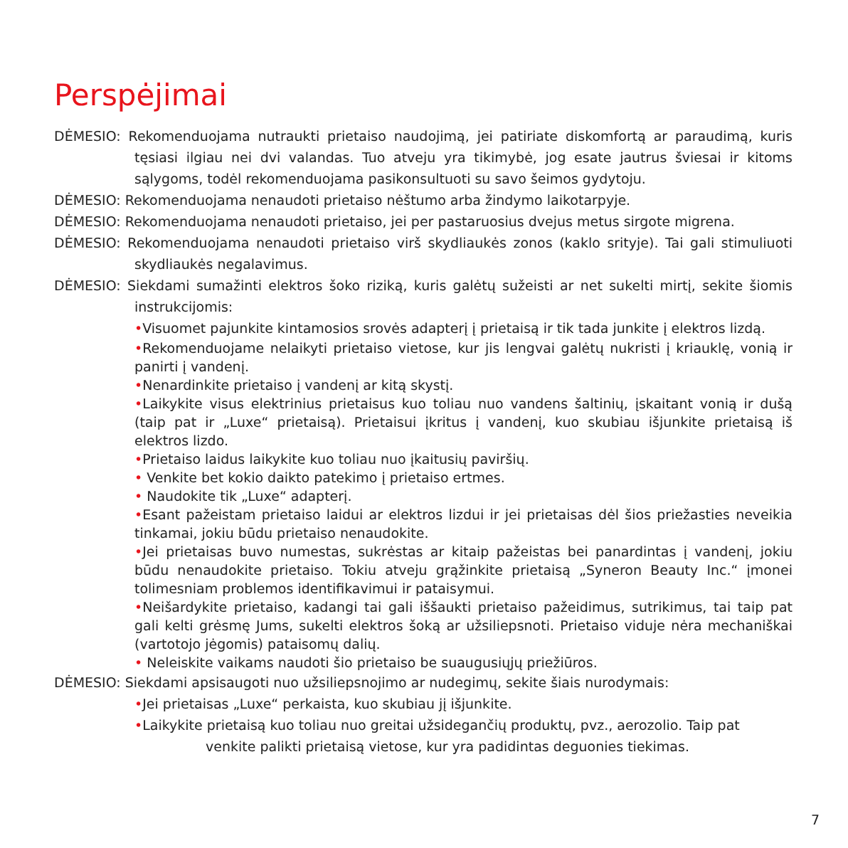Perspėjimai
DĖMESIO: Rekomenduojama nutraukti prietaiso naudojimą, jei patiriate diskomfortą ar paraudimą, kuris tęsiasi ilgiau nei dvi valandas. Tuo atveju yra tikimybė, jog esate jautrus šviesai ir kitoms sąlygoms, todėl rekomenduojama pasikonsultuoti su savo šeimos gydytoju.
DĖMESIO: Rekomenduojama nenaudoti prietaiso nėštumo arba žindymo laikotarpyje.
DĖMESIO: Rekomenduojama nenaudoti prietaiso, jei per pastaruosius dvejus metus sirgote migrena.
DĖMESIO: Rekomenduojama nenaudoti prietaiso virš skydliaukės zonos (kaklo srityje). Tai gali stimuliuoti skydliaukės negalavimus.
DĖMESIO: Siekdami sumažinti elektros šoko riziką, kuris galėtų sužeisti ar net sukelti mirtį, sekite šiomis instrukcijomis:
•Visuomet pajunkite kintamosios srovės adapterį į prietaisą ir tik tada junkite į elektros lizdą.
•Rekomenduojame nelaikyti prietaiso vietose, kur jis lengvai galėtų nukristi į kriauklę, vonią ir panirti į vandenį.
•Nenardinkite prietaiso į vandenį ar kitą skystį.
•Laikykite visus elektrinius prietaisus kuo toliau nuo vandens šaltinių, įskaitant vonią ir dušą (taip pat ir „Luxe“ prietaisą). Prietaisui įkritus į vandenį, kuo skubiau išjunkite prietaisą iš elektros lizdo.
•Prietaiso laidus laikykite kuo toliau nuo įkaitusių paviršių.
• Venkite bet kokio daikto patekimo į prietaiso ertmes.
• Naudokite tik „Luxe“ adapterį.
•Esant pažeistam prietaiso laidui ar elektros lizdui ir jei prietaisas dėl šios priežasties neveikia tinkamai, jokiu būdu prietaiso nenaudokite.
•Jei prietaisas buvo numestas, sukrėstas ar kitaip pažeistas bei panardintas į vandenį, jokiu būdu nenaudokite prietaiso. Tokiu atveju grąžinkite prietaisą „Syneron Beauty Inc.“ įmonei tolimesniam problemos identifikavimui ir pataisymui.
•Neišardykite prietaiso, kadangi tai gali iššaukti prietaiso pažeidimus, sutrikimus, tai taip pat gali kelti grėsmę Jums, sukelti elektros šoką ar užsiliepsnoti. Prietaiso viduje nėra mechaniškai (vartotojo jėgomis) pataisomų dalių.
• Neleiskite vaikams naudoti šio prietaiso be suaugusiųjų priežiūros.
DĖMESIO: Siekdami apsisaugoti nuo užsiliepsnojimo ar nudegimų, sekite šiais nurodymais:
•Jei prietaisas „Luxe“ perkaista, kuo skubiau jį išjunkite.
•Laikykite prietaisą kuo toliau nuo greitai užsidegančių produktų, pvz., aerozolio. Taip pat
venkite palikti prietaisą vietose, kur yra padidintas deguonies tiekimas.
7